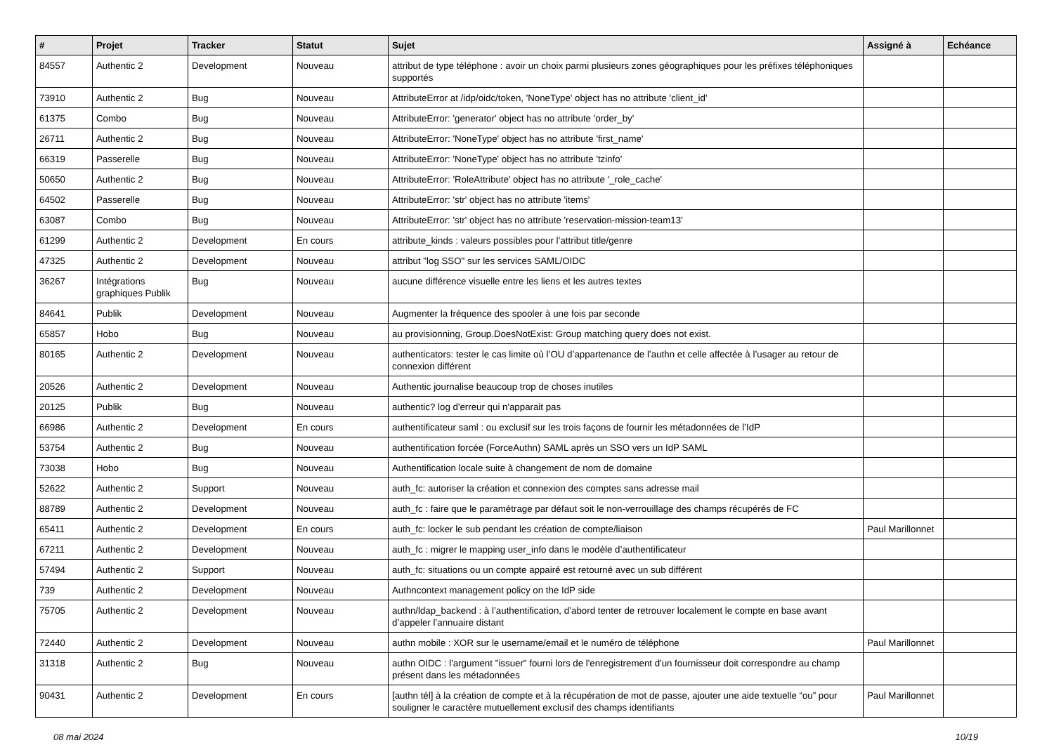| # | Projet | Tracker | Statut | Sujet | Assigné à | Echéance |
| --- | --- | --- | --- | --- | --- | --- |
| 84557 | Authentic 2 | Development | Nouveau | attribut de type téléphone : avoir un choix parmi plusieurs zones géographiques pour les préfixes téléphoniques supportés | | |
| 73910 | Authentic 2 | Bug | Nouveau | AttributeError at /idp/oidc/token, 'NoneType' object has no attribute 'client_id' | | |
| 61375 | Combo | Bug | Nouveau | AttributeError: 'generator' object has no attribute 'order_by' | | |
| 26711 | Authentic 2 | Bug | Nouveau | AttributeError: 'NoneType' object has no attribute 'first_name' | | |
| 66319 | Passerelle | Bug | Nouveau | AttributeError: 'NoneType' object has no attribute 'tzinfo' | | |
| 50650 | Authentic 2 | Bug | Nouveau | AttributeError: 'RoleAttribute' object has no attribute '_role_cache' | | |
| 64502 | Passerelle | Bug | Nouveau | AttributeError: 'str' object has no attribute 'items' | | |
| 63087 | Combo | Bug | Nouveau | AttributeError: 'str' object has no attribute 'reservation-mission-team13' | | |
| 61299 | Authentic 2 | Development | En cours | attribute_kinds : valeurs possibles pour l’attribut title/genre | | |
| 47325 | Authentic 2 | Development | Nouveau | attribut "log SSO" sur les services SAML/OIDC | | |
| 36267 | Intégrations graphiques Publik | Bug | Nouveau | aucune différence visuelle entre les liens et les autres textes | | |
| 84641 | Publik | Development | Nouveau | Augmenter la fréquence des spooler à une fois par seconde | | |
| 65857 | Hobo | Bug | Nouveau | au provisionning, Group.DoesNotExist: Group matching query does not exist. | | |
| 80165 | Authentic 2 | Development | Nouveau | authenticators: tester le cas limite où l’OU d’appartenance de l’authn et celle affectée à l’usager au retour de connexion différent | | |
| 20526 | Authentic 2 | Development | Nouveau | Authentic journalise beaucoup trop de choses inutiles | | |
| 20125 | Publik | Bug | Nouveau | authentic? log d'erreur qui n'apparait pas | | |
| 66986 | Authentic 2 | Development | En cours | authentificateur saml : ou exclusif sur les trois façons de fournir les métadonnées de l’IdP | | |
| 53754 | Authentic 2 | Bug | Nouveau | authentification forcée (ForceAuthn) SAML après un SSO vers un IdP SAML | | |
| 73038 | Hobo | Bug | Nouveau | Authentification locale suite à changement de nom de domaine | | |
| 52622 | Authentic 2 | Support | Nouveau | auth_fc: autoriser la création et connexion des comptes sans adresse mail | | |
| 88789 | Authentic 2 | Development | Nouveau | auth_fc : faire que le paramétrage par défaut soit le non-verrouillage des champs récupérés de FC | | |
| 65411 | Authentic 2 | Development | En cours | auth_fc: locker le sub pendant les création de compte/liaison | Paul Marillonnet | |
| 67211 | Authentic 2 | Development | Nouveau | auth_fc : migrer le mapping user_info dans le modèle d’authentificateur | | |
| 57494 | Authentic 2 | Support | Nouveau | auth_fc: situations ou un compte appairé est retourné avec un sub différent | | |
| 739 | Authentic 2 | Development | Nouveau | Authncontext management policy on the IdP side | | |
| 75705 | Authentic 2 | Development | Nouveau | authn/ldap_backend : à l’authentification, d’abord tenter de retrouver localement le compte en base avant d’appeler l’annuaire distant | | |
| 72440 | Authentic 2 | Development | Nouveau | authn mobile : XOR sur le username/email et le numéro de téléphone | Paul Marillonnet | |
| 31318 | Authentic 2 | Bug | Nouveau | authn OIDC : l'argument "issuer" fourni lors de l'enregistrement d'un fournisseur doit correspondre au champ présent dans les métadonnées | | |
| 90431 | Authentic 2 | Development | En cours | [authn tél] à la création de compte et à la récupération de mot de passe, ajouter une aide textuelle “ou” pour souligner le caractère mutuellement exclusif des champs identifiants | Paul Marillonnet | |
08 mai 2024 10/19